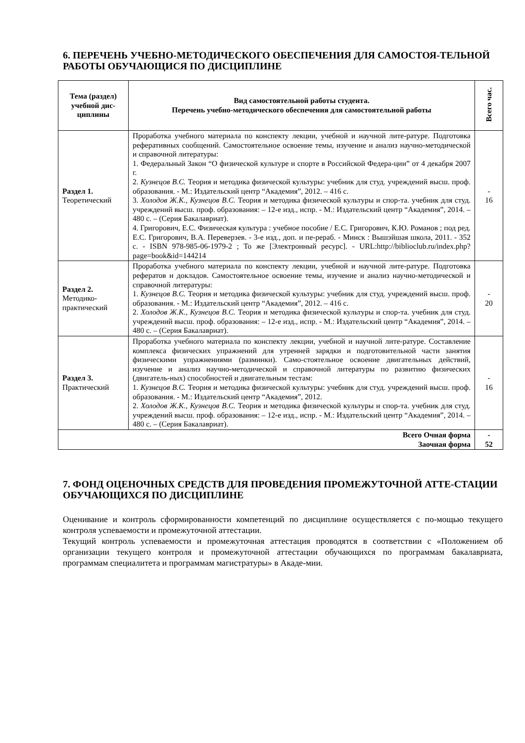6. ПЕРЕЧЕНЬ УЧЕБНО-МЕТОДИЧЕСКОГО ОБЕСПЕЧЕНИЯ ДЛЯ САМОСТОЯ-ТЕЛЬНОЙ РАБОТЫ ОБУЧАЮЩИСЯ ПО ДИСЦИПЛИНЕ
| Тема (раздел) учебной дис-циплины | Вид самостоятельной работы студента. Перечень учебно-методического обеспечения для самостоятельной работы | Всего час. |
| --- | --- | --- |
| Раздел 1. Теоретический | Проработка учебного материала по конспекту лекции, учебной и научной лите-ратуре. Подготовка реферативных сообщений. Самостоятельное освоение темы, изучение и анализ научно-методической и справочной литературы: 1. Федеральный Закон “О физической культуре и спорте в Российской Федера-ции” от 4 декабря 2007 г. 2. Кузнецов В.С. Теория и методика физической культуры: учебник для студ. учреждений высш. проф. образования. - М.: Издательский центр “Академия”, 2012. – 416 с. 3. Холодов Ж.К., Кузнецов В.С. Теория и методика физической культуры и спор-та. учебник для студ. учреждений высш. проф. образования: – 12-е изд., испр. - М.: Издательский центр “Академия”, 2014. – 480 с. – (Серия Бакалавриат). 4. Григорович, Е.С. Физическая культура : учебное пособие / Е.С. Григорович, К.Ю. Романов ; под ред. Е.С. Григорович, В.А. Переверзев. - 3-е изд., доп. и пе-рераб. - Минск : Вышэйшая школа, 2011. - 352 с. - ISBN 978-985-06-1979-2 ; То же [Электронный ресурс]. - URL: http://biblioclub.ru/index.php?page=book&id=144214 | - 16 |
| Раздел 2. Методико-практический | Проработка учебного материала по конспекту лекции, учебной и научной лите-ратуре. Подготовка рефератов и докладов. Самостоятельное освоение темы, изучение и анализ научно-методической и справочной литературы: 1. Кузнецов В.С. Теория и методика физической культуры: учебник для студ. учреждений высш. проф. образования. - М.: Издательский центр “Академия”, 2012. – 416 с. 2. Холодов Ж.К., Кузнецов В.С. Теория и методика физической культуры и спор-та. учебник для студ. учреждений высш. проф. образования: – 12-е изд., испр. - М.: Издательский центр “Академия”, 2014. – 480 с. – (Серия Бакалавриат). | - 20 |
| Раздел 3. Практический | Проработка учебного материала по конспекту лекции, учебной и научной лите-ратуре. Составление комплекса физических упражнений для утренней зарядки и подготовительной части занятия физическими упражнениями (разминки). Само-стоятельное освоение двигательных действий, изучение и анализ научно-методической и справочной литературы по развитию физических (двигатель-ных) способностей и двигательным тестам: 1. Кузнецов В.С. Теория и методика физической культуры: учебник для студ. учреждений высш. проф. образования. - М.: Издательский центр “Академия”, 2012. 2. Холодов Ж.К., Кузнецов В.С. Теория и методика физической культуры и спор-та. учебник для студ. учреждений высш. проф. образования: – 12-е изд., испр. - М.: Издательский центр “Академия”, 2014. – 480 с. – (Серия Бакалавриат). | - 16 |
| Всего Очная форма Заочная форма | | - 52 |
7. ФОНД ОЦЕНОЧНЫХ СРЕДСТВ ДЛЯ ПРОВЕДЕНИЯ ПРОМЕЖУТОЧНОЙ АТТЕ-СТАЦИИ ОБУЧАЮЩИХСЯ ПО ДИСЦИПЛИНЕ
Оценивание и контроль сформированности компетенций по дисциплине осуществляется с по-мощью текущего контроля успеваемости и промежуточной аттестации.
Текущий контроль успеваемости и промежуточная аттестация проводятся в соответствии с «Положением об организации текущего контроля и промежуточной аттестации обучающихся по программам бакалавриата, программам специалитета и программам магистратуры» в Акаде-мии.